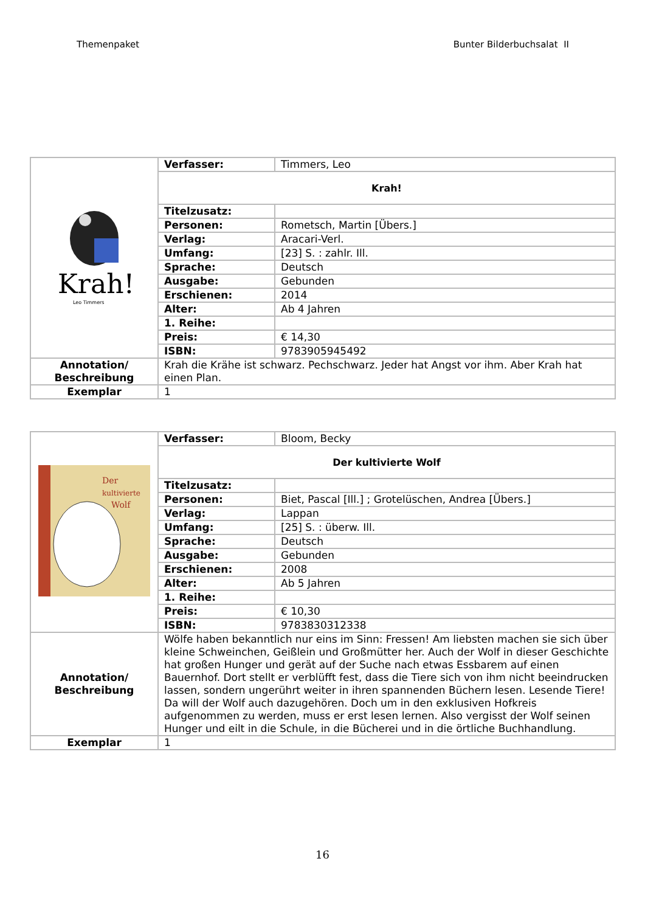Themenpaket Bunter Bilderbuchsalat II
| Krah! Leo Timmers | Verfasser: | Timmers, Leo |
| | Krah! | |
| | Titelzusatz: | |
| | Personen: | Rometsch, Martin [Übers.] |
| | Verlag: | Aracari-Verl. |
| | Umfang: | [23] S. : zahlr. Ill. |
| | Sprache: | Deutsch |
| | Ausgabe: | Gebunden |
| | Erschienen: | 2014 |
| | Alter: | Ab 4 Jahren |
| | 1. Reihe: | |
| | Preis: | € 14,30 |
| | ISBN: | 9783905945492 |
| Annotation/ Beschreibung | Krah die Krähe ist schwarz. Pechschwarz. Jeder hat Angst vor ihm. Aber Krah hat einen Plan. | |
| Exemplar | 1 | |
| Der kultivierte Wolf | Verfasser: | Bloom, Becky |
| | Der kultivierte Wolf | |
| | Titelzusatz: | |
| | Personen: | Biet, Pascal [Ill.] ; Grotelüschen, Andrea [Übers.] |
| | Verlag: | Lappan |
| | Umfang: | [25] S. : überw. Ill. |
| | Sprache: | Deutsch |
| | Ausgabe: | Gebunden |
| | Erschienen: | 2008 |
| | Alter: | Ab 5 Jahren |
| | 1. Reihe: | |
| | Preis: | € 10,30 |
| | ISBN: | 9783830312338 |
| Annotation/ Beschreibung | Wölfe haben bekanntlich nur eins im Sinn: Fressen! Am liebsten machen sie sich über kleine Schweinchen, Geißlein und Großmütter her. Auch der Wolf in dieser Geschichte hat großen Hunger und gerät auf der Suche nach etwas Essbarem auf einen Bauernhof. Dort stellt er verblüfft fest, dass die Tiere sich von ihm nicht beeindrucken lassen, sondern ungerührt weiter in ihren spannenden Büchern lesen. Lesende Tiere! Da will der Wolf auch dazugehören. Doch um in den exklusiven Hofkreis aufgenommen zu werden, muss er erst lesen lernen. Also vergisst der Wolf seinen Hunger und eilt in die Schule, in die Bücherei und in die örtliche Buchhandlung. | |
| Exemplar | 1 | |
16